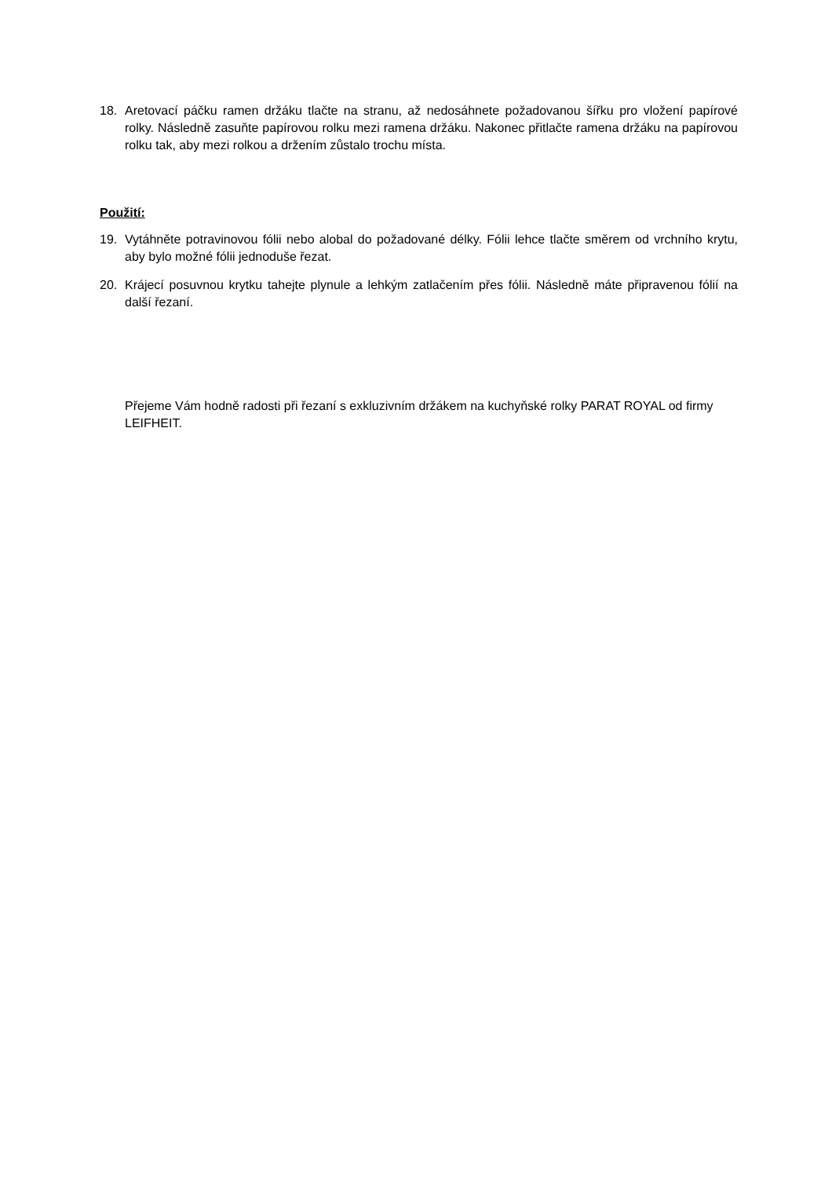18. Aretovací páčku ramen držáku tlačte na stranu, až nedosáhnete požadovanou šířku pro vložení papírové rolky. Následně zasuňte papírovou rolku mezi ramena držáku. Nakonec přitlačte ramena držáku na papírovou rolku tak, aby mezi rolkou a držením zůstalo trochu místa.
Použití:
19. Vytáhněte potravinovou fólii nebo alobal do požadované délky. Fólii lehce tlačte směrem od vrchního krytu, aby bylo možné fólii jednoduše řezat.
20. Krájecí posuvnou krytku tahejte plynule a lehkým zatlačením přes fólii. Následně máte připravenou fólií na další řezaní.
Přejeme Vám hodně radosti při řezaní s exkluzivním držákem na kuchyňské rolky PARAT ROYAL od firmy LEIFHEIT.